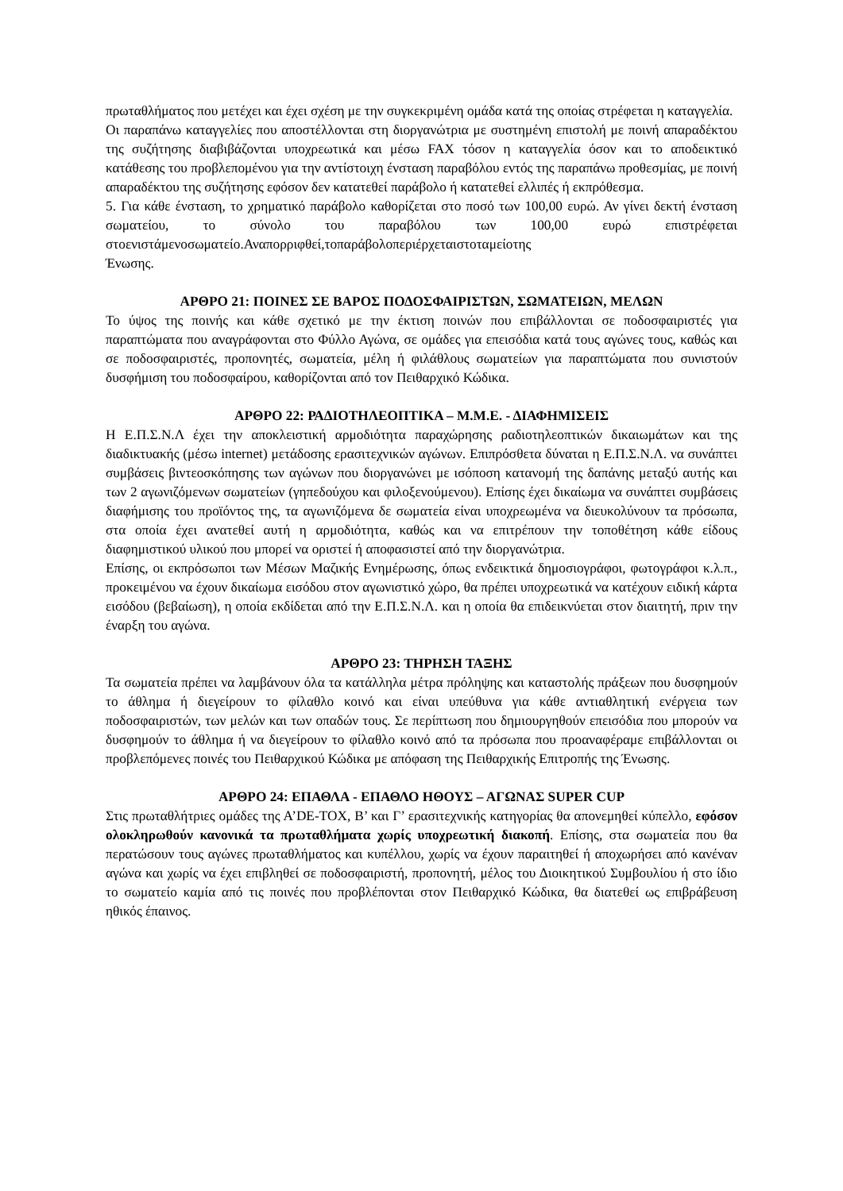πρωταθλήματος που μετέχει και έχει σχέση με την συγκεκριμένη ομάδα κατά της οποίας στρέφεται η καταγγελία.
Οι παραπάνω καταγγελίες που αποστέλλονται στη διοργανώτρια με συστημένη επιστολή με ποινή απαραδέκτου της συζήτησης διαβιβάζονται υποχρεωτικά και μέσω FAX τόσον η καταγγελία όσον και το αποδεικτικό κατάθεσης του προβλεπομένου για την αντίστοιχη ένσταση παραβόλου εντός της παραπάνω προθεσμίας, με ποινή απαραδέκτου της συζήτησης εφόσον δεν κατατεθεί παράβολο ή κατατεθεί ελλιπές ή εκπρόθεσμα.
5. Για κάθε ένσταση, το χρηματικό παράβολο καθορίζεται στο ποσό των 100,00 ευρώ. Αν γίνει δεκτή ένσταση σωματείου, το σύνολο του παραβόλου των 100,00 ευρώ επιστρέφεται στοενιστάμενοσωματείο.Αναπορριφθεί,τοπαράβολοπεριέρχεταιστοταμείοτης
Ένωσης.
ΑΡΘΡΟ 21: ΠΟΙΝΕΣ ΣΕ ΒΑΡΟΣ ΠΟΔΟΣΦΑΙΡΙΣΤΩΝ, ΣΩΜΑΤΕΙΩΝ, ΜΕΛΩΝ
Το ύψος της ποινής και κάθε σχετικό με την έκτιση ποινών που επιβάλλονται σε ποδοσφαιριστές για παραπτώματα που αναγράφονται στο Φύλλο Αγώνα, σε ομάδες για επεισόδια κατά τους αγώνες τους, καθώς και σε ποδοσφαιριστές, προπονητές, σωματεία, μέλη ή φιλάθλους σωματείων για παραπτώματα που συνιστούν δυσφήμιση του ποδοσφαίρου, καθορίζονται από τον Πειθαρχικό Κώδικα.
ΑΡΘΡΟ 22: ΡΑΔΙΟΤΗΛΕΟΠΤΙΚΑ – Μ.Μ.Ε. - ΔΙΑΦΗΜΙΣΕΙΣ
Η Ε.Π.Σ.Ν.Λ έχει την αποκλειστική αρμοδιότητα παραχώρησης ραδιοτηλεοπτικών δικαιωμάτων και της διαδικτυακής (μέσω internet) μετάδοσης ερασιτεχνικών αγώνων. Επιπρόσθετα δύναται η Ε.Π.Σ.Ν.Λ. να συνάπτει συμβάσεις βιντεοσκόπησης των αγώνων που διοργανώνει με ισόποση κατανομή της δαπάνης μεταξύ αυτής και των 2 αγωνιζόμενων σωματείων (γηπεδούχου και φιλοξενούμενου). Επίσης έχει δικαίωμα να συνάπτει συμβάσεις διαφήμισης του προϊόντος της, τα αγωνιζόμενα δε σωματεία είναι υποχρεωμένα να διευκολύνουν τα πρόσωπα, στα οποία έχει ανατεθεί αυτή η αρμοδιότητα, καθώς και να επιτρέπουν την τοποθέτηση κάθε είδους διαφημιστικού υλικού που μπορεί να οριστεί ή αποφασιστεί από την διοργανώτρια.
Επίσης, οι εκπρόσωποι των Μέσων Μαζικής Ενημέρωσης, όπως ενδεικτικά δημοσιογράφοι, φωτογράφοι κ.λ.π., προκειμένου να έχουν δικαίωμα εισόδου στον αγωνιστικό χώρο, θα πρέπει υποχρεωτικά να κατέχουν ειδική κάρτα εισόδου (βεβαίωση), η οποία εκδίδεται από την Ε.Π.Σ.Ν.Λ. και η οποία θα επιδεικνύεται στον διαιτητή, πριν την έναρξη του αγώνα.
ΑΡΘΡΟ 23: ΤΗΡΗΣΗ ΤΑΞΗΣ
Τα σωματεία πρέπει να λαμβάνουν όλα τα κατάλληλα μέτρα πρόληψης και καταστολής πράξεων που δυσφημούν το άθλημα ή διεγείρουν το φίλαθλο κοινό και είναι υπεύθυνα για κάθε αντιαθλητική ενέργεια των ποδοσφαιριστών, των μελών και των οπαδών τους. Σε περίπτωση που δημιουργηθούν επεισόδια που μπορούν να δυσφημούν το άθλημα ή να διεγείρουν το φίλαθλο κοινό από τα πρόσωπα που προαναφέραμε επιβάλλονται οι προβλεπόμενες ποινές του Πειθαρχικού Κώδικα με απόφαση της Πειθαρχικής Επιτροπής της Ένωσης.
ΑΡΘΡΟ 24: ΕΠΑΘΛΑ - ΕΠΑΘΛΟ ΗΘΟΥΣ – ΑΓΩΝΑΣ SUPER CUP
Στις πρωταθλήτριες ομάδες της Α’DE-TOX, Β’ και Γ’ ερασιτεχνικής κατηγορίας θα απονεμηθεί κύπελλο, εφόσον ολοκληρωθούν κανονικά τα πρωταθλήματα χωρίς υποχρεωτική διακοπή. Επίσης, στα σωματεία που θα περατώσουν τους αγώνες πρωταθλήματος και κυπέλλου, χωρίς να έχουν παραιτηθεί ή αποχωρήσει από κανέναν αγώνα και χωρίς να έχει επιβληθεί σε ποδοσφαιριστή, προπονητή, μέλος του Διοικητικού Συμβουλίου ή στο ίδιο το σωματείο καμία από τις ποινές που προβλέπονται στον Πειθαρχικό Κώδικα, θα διατεθεί ως επιβράβευση ηθικός έπαινος.